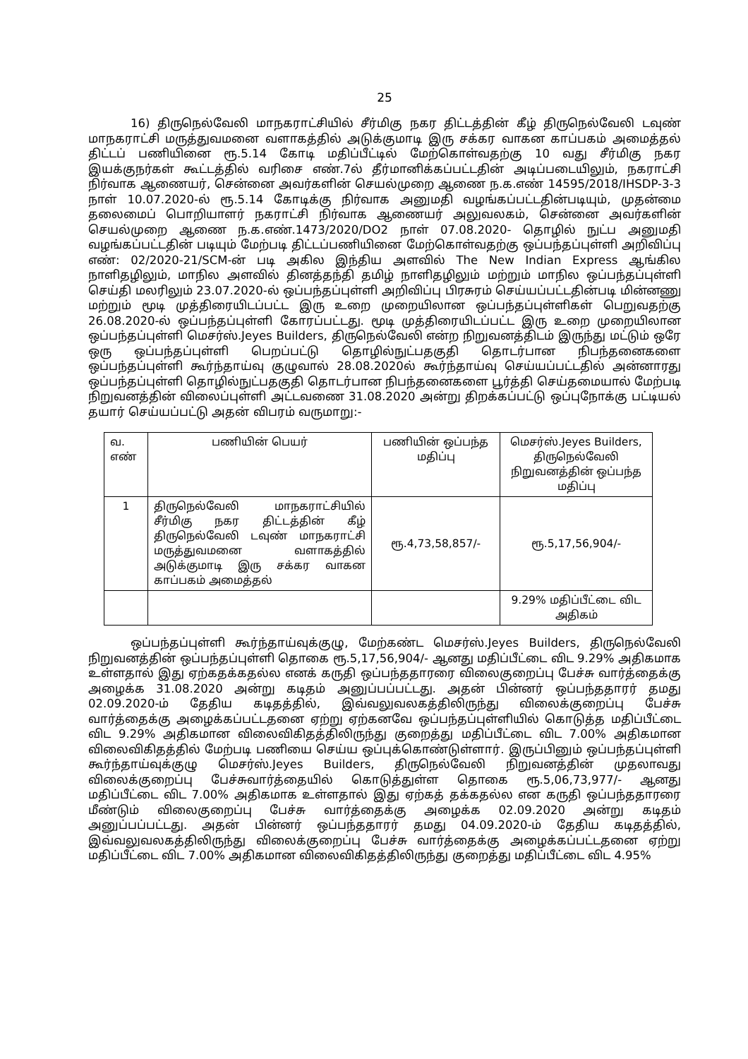25
16) திருநெல்வேலி மாநகராட்சியில் சீர்மிகு நகர திட்டத்தின் கீழ் திருநெல்வேலி டவுண் மாநகராட்சி மருத்துவமனை வளாகத்தில் அடுக்குமாடி இரு சக்கர வாகன காப்பகம் அமைத்தல் திட்டப் பணியினை ரூ.5.14 கோடி மதிப்பீட்டில் மேற்கொள்வதற்கு 10 வது சீர்மிகு நகர இயக்குநர்கள் கூட்டத்தில் வரிசை எண்.7ல் தீர்மானிக்கப்பட்டதின் அடிப்படையிலும், நகராட்சி நிர்வாக ஆணையர், சென்னை அவர்களின் செயல்முறை ஆணை ந.க.எண் 14595/2018/IHSDP-3-3 நாள் 10.07.2020-ல் ரூ.5.14 கோடிக்கு நிர்வாக அனுமதி வழங்கப்பட்டதின்படியும், முதன்மை தலைமைப் பொறியாளர் நகராட்சி நிர்வாக ஆணையர் அலுவலகம், சென்னை அவர்களின் செயல்முறை ஆணை ந.க.எண்.1473/2020/DO2 நாள் 07.08.2020- தொழில் நுட்ப அனுமதி வழங்கப்பட்டதின் படியும் மேற்படி திட்டப்பணியினை மேற்கொள்வதற்கு ஒப்பந்தப்புள்ளி அறிவிப்பு எண்: 02/2020-21/SCM-ன் படி அகில இந்திய அளவில் The New Indian Express ஆங்கில நாளிதழிலும், மாநில அளவில் தினத்தந்தி தமிழ் நாளிதழிலும் மற்றும் மாநில ஒப்பந்தப்புள்ளி செய்தி மலரிலும் 23.07.2020-ல் ஒப்பந்தப்புள்ளி அறிவிப்பு பிரசுரம் செய்யப்பட்டதின்படி மின்னணு மற்றும் மூடி முத்திரையிடப்பட்ட இரு உறை முறையிலான ஒப்பந்தப்புள்ளிகள் பெறுவதற்கு 26.08.2020-ல் ஒப்பந்தப்புள்ளி கோரப்பட்டது. மூடி முத்திரையிடப்பட்ட இரு உறை முறையிலான ஒப்பந்தப்புள்ளி மெசர்ஸ்.Jeyes Builders, திருநெல்வேலி என்ற நிறுவனத்திடம் இருந்து மட்டும் ஒரே ஒரு ஒப்பந்தப்புள்ளி பெறப்பட்டு தொழில்நுட்பதகுதி தொடர்பான நிபந்தனைகளை ஒப்பந்தப்புள்ளி கூர்ந்தாய்வு குழுவால் 28.08.2020ல் கூர்ந்தாய்வு செய்யப்பட்டதில் அன்னாரது ஒப்பந்தப்புள்ளி தொழில்நுட்பதகுதி தொடர்பான நிபந்தனைகளை பூர்த்தி செய்தமையால் மேற்படி நிறுவனத்தின் விலைப்புள்ளி அட்டவணை 31.08.2020 அன்று திறக்கப்பட்டு ஒப்புநோக்கு பட்டியல் தயார் செய்யப்பட்டு அதன் விபரம் வருமாறு:-
| வ. எண் | பணியின் பெயர் | பணியின் ஒப்பந்த மதிப்பு | மெசர்ஸ்.Jeyes Builders, திருநெல்வேலி நிறுவனத்தின் ஒப்பந்த மதிப்பு |
| 1 | திருநெல்வேலி மாநகராட்சியில் சீர்மிகு நகர திட்டத்தின் கீழ் திருநெல்வேலி டவுண் மாநகராட்சி மருத்துவமனை வளாகத்தில் அடுக்குமாடி இரு சக்கர வாகன காப்பகம் அமைத்தல் | ரூ.4,73,58,857/- | ரூ.5,17,56,904/- |
| | | | 9.29% மதிப்பீட்டை விட அதிகம் |
ஒப்பந்தப்புள்ளி கூர்ந்தாய்வுக்குழு, மேற்கண்ட மெசர்ஸ்.Jeyes Builders, திருநெல்வேலி நிறுவனத்தின் ஒப்பந்தப்புள்ளி தொகை ரூ.5,17,56,904/- ஆனது மதிப்பீட்டை விட 9.29% அதிகமாக உள்ளதால் இது ஏற்கதக்கதல்ல எனக் கருதி ஒப்பந்ததாரரை விலைகுறைப்பு பேச்சு வார்த்தைக்கு அழைக்க 31.08.2020 அன்று கடிதம் அனுப்பப்பட்டது. அதன் பின்னர் ஒப்பந்ததாரர் தமது 02.09.2020-ம் தேதிய கடிதத்தில், இவ்வலுவலகத்திலிருந்து விலைக்குறைப்பு பேச்சு வார்த்தைக்கு அழைக்கப்பட்டதனை ஏற்று ஏற்கனவே ஒப்பந்தப்புள்ளியில் கொடுத்த மதிப்பீட்டை விட 9.29% அதிகமான விலைவிகிதத்திலிருந்து குறைத்து மதிப்பீட்டை விட 7.00% அதிகமான விலைவிகிதத்தில் மேற்படி பணியை செய்ய ஒப்புக்கொண்டுள்ளார். இருப்பினும் ஒப்பந்தப்புள்ளி கூர்ந்தாய்வுக்குழு மெசர்ஸ்.Jeyes Builders, திருநெல்வேலி நிறுவனத்தின் முதலாவது விலைக்குறைப்பு பேச்சுவார்த்தையில் கொடுத்துள்ள தொகை ரூ.5,06,73,977/- ஆனது மதிப்பீட்டை விட 7.00% அதிகமாக உள்ளதால் இது ஏற்கத் தக்கதல்ல என கருதி ஒப்பந்ததாரரை மீண்டும் விலைகுறைப்பு பேச்சு வார்த்தைக்கு அழைக்க 02.09.2020 அன்று கடிதம் அனுப்பப்பட்டது. அதன் பின்னர் ஒப்பந்ததாரர் தமது 04.09.2020-ம் தேதிய கடிதத்தில், இவ்வலுவலகத்திலிருந்து விலைக்குறைப்பு பேச்சு வார்த்தைக்கு அழைக்கப்பட்டதனை ஏற்று மதிப்பீட்டை விட 7.00% அதிகமான விலைவிகிதத்திலிருந்து குறைத்து மதிப்பீட்டை விட 4.95%